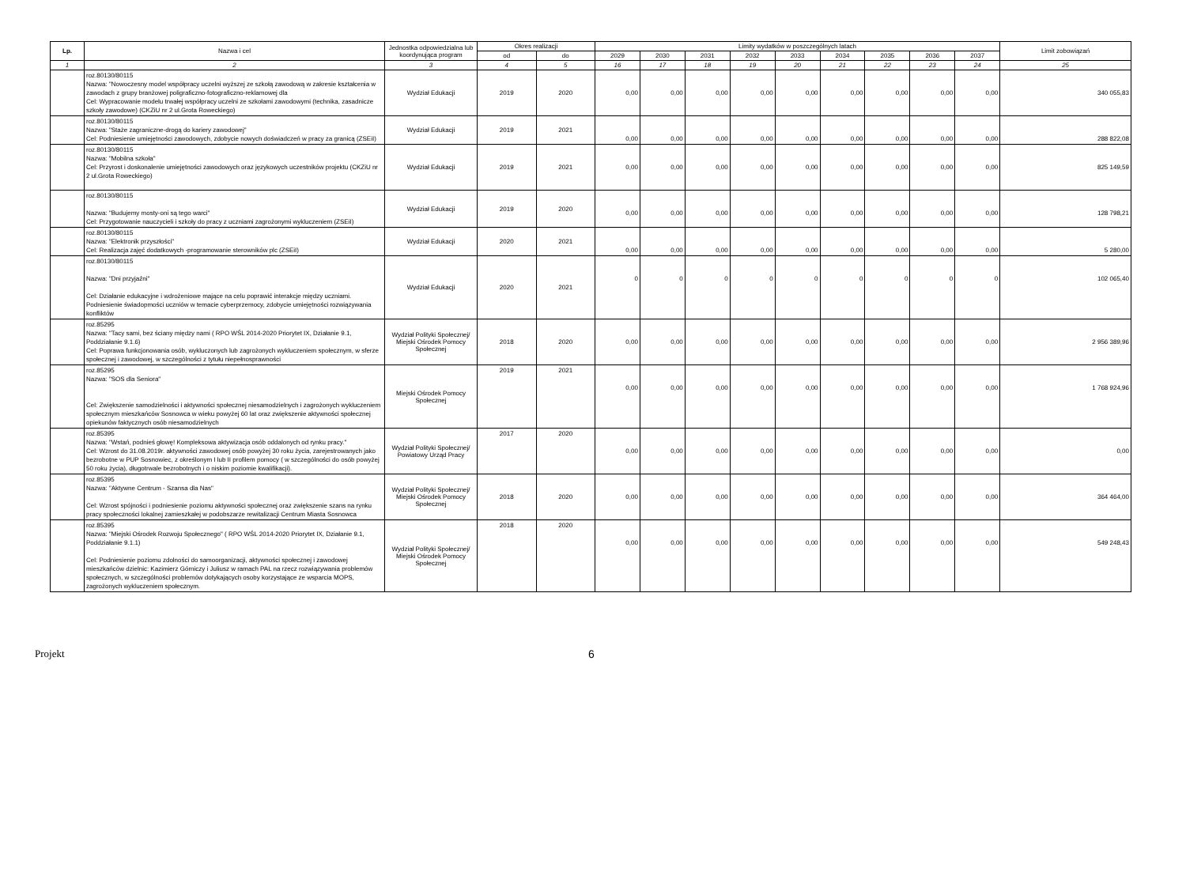| Lp. | Nazwa i cel | Jednostka odpowiedzialna lub koordynująca program | Okres realizacji | | Limity wydatków w poszczególnych latach | | | | | | | | | Limit zobowiązań |
| --- | --- | --- | --- | --- | --- | --- | --- | --- | --- | --- | --- | --- | --- | --- |
| | | | od | do | 2029 | 2030 | 2031 | 2032 | 2033 | 2034 | 2035 | 2036 | 2037 | |
| 1 | 2 | 3 | 4 | 5 | 16 | 17 | 18 | 19 | 20 | 21 | 22 | 23 | 24 | 25 |
| | roz.80130/80115 Nazwa: "Nowoczesny model współpracy uczelni wyższej ze szkołą zawodową w zakresie kształcenia w zawodach z grupy branżowej poligraficzno-fotograficzno-reklamowej dla Cel: Wypracowanie modelu trwałej współpracy uczelni ze szkołami zawodowymi (technika, zasadnicze szkoły zawodowe) (CKZiU nr 2 ul.Grota Roweckiego) | Wydział Edukacji | 2019 | 2020 | 0,00 | 0,00 | 0,00 | 0,00 | 0,00 | 0,00 | 0,00 | 0,00 | 0,00 | 340 055,83 |
| | roz.80130/80115 Nazwa: "Staże zagraniczne-drogą do kariery zawodowej" Cel: Podniesienie umiejętności zawodowych, zdobycie nowych doświadczeń w pracy za granicą (ZSEiI) | Wydział Edukacji | 2019 | 2021 | 0,00 | 0,00 | 0,00 | 0,00 | 0,00 | 0,00 | 0,00 | 0,00 | 0,00 | 288 822,08 |
| | roz.80130/80115 Nazwa: "Mobilna szkoła" Cel: Przyrost i doskonalenie umiejętności zawodowych oraz językowych uczestników projektu (CKZiU nr 2 ul.Grota Roweckiego) | Wydział Edukacji | 2019 | 2021 | 0,00 | 0,00 | 0,00 | 0,00 | 0,00 | 0,00 | 0,00 | 0,00 | 0,00 | 825 149,59 |
| | roz.80130/80115 Nazwa: "Budujemy mosty-oni są tego warci" Cel: Przygotowanie nauczycieli i szkoły do pracy z uczniami zagrożonymi wykluczeniem (ZSEiI) | Wydział Edukacji | 2019 | 2020 | 0,00 | 0,00 | 0,00 | 0,00 | 0,00 | 0,00 | 0,00 | 0,00 | 0,00 | 128 798,21 |
| | roz.80130/80115 Nazwa: "Elektronik przyszłości" Cel: Realizacja zajęć dodatkowych -programowanie sterowników plc (ZSEiI) | Wydział Edukacji | 2020 | 2021 | 0,00 | 0,00 | 0,00 | 0,00 | 0,00 | 0,00 | 0,00 | 0,00 | 0,00 | 5 280,00 |
| | roz.80130/80115 Nazwa: "Dni przyjaźni" Cel: Działanie edukacyjne i wdrożeniowe mające na celu poprawić interakcje między uczniami. Podniesienie świadopmości uczniów w temacie cyberprzemocy, zdobycie umiejętności rozwiązywania konfliktów | Wydział Edukacji | 2020 | 2021 | 0 | 0 | 0 | 0 | 0 | 0 | 0 | 0 | 0 | 102 065,40 |
| | roz.85295 Nazwa: "Tacy sami, bez ściany między nami ( RPO WŚL 2014-2020 Priorytet IX, Działanie 9.1, Poddziałanie 9.1.6) Cel: Poprawa funkcjonowania osób, wykluczonych lub zagrożonych wykluczeniem społecznym, w sferze społecznej i zawodowej, w szczególności z tytułu niepełnosprawności | Wydział Polityki Społecznej/ Miejski Ośrodek Pomocy Społecznej | 2018 | 2020 | 0,00 | 0,00 | 0,00 | 0,00 | 0,00 | 0,00 | 0,00 | 0,00 | 0,00 | 2 956 389,96 |
| | roz.85295 Nazwa: "SOS dla Seniora" Cel: Zwiększenie samodzielności i aktywności społecznej niesamodzielnych i zagrożonych wykluczeniem społecznym mieszkańców Sosnowca w wieku powyżej 60 lat oraz zwiększenie aktywności społecznej opiekunów faktycznych osób niesamodzielnych | Miejski Ośrodek Pomocy Społecznej | 2019 | 2021 | 0,00 | 0,00 | 0,00 | 0,00 | 0,00 | 0,00 | 0,00 | 0,00 | 0,00 | 1 768 924,96 |
| | roz.85395 Nazwa: "Wstań, podnieś głowę! Kompleksowa aktywizacja osób oddalonych od rynku pracy." Cel: Wzrost do 31.08.2019r. aktywności zawodowej osób powyżej 30 roku życia, zarejestrowanych jako bezrobotne w PUP Sosnowiec, z określonym I lub II profilem pomocy ( w szczególności do osób powyżej 50 roku życia), długotrwale bezrobotnych i o niskim poziomie kwalifikacji). | Wydział Polityki Społecznej/ Powiatowy Urząd Pracy | 2017 | 2020 | 0,00 | 0,00 | 0,00 | 0,00 | 0,00 | 0,00 | 0,00 | 0,00 | 0,00 | 0,00 |
| | roz.85395 Nazwa: "Aktywne Centrum - Szansa dla Nas" Cel: Wzrost spójności i podniesienie poziomu aktywności społecznej oraz zwiększenie szans na rynku pracy społeczności lokalnej zamieszkałej w podobszarze rewitalizacji Centrum Miasta Sosnowca | Wydział Polityki Społecznej/ Miejski Ośrodek Pomocy Społecznej | 2018 | 2020 | 0,00 | 0,00 | 0,00 | 0,00 | 0,00 | 0,00 | 0,00 | 0,00 | 0,00 | 364 464,00 |
| | roz.85395 Nazwa: "Miejski Ośrodek Rozwoju Społecznego" ( RPO WŚL 2014-2020 Priorytet IX, Działanie 9.1, Poddziałanie 9.1.1) Cel: Podniesienie poziomu zdolności do samoorganizacji, aktywności społecznej i zawodowej mieszkańców dzielnic: Kazimierz Górniczy i Juliusz w ramach PAL na rzecz rozwiązywania problemów społecznych, w szczególności problemów dotykających osoby korzystające ze wsparcia MOPS, zagrożonych wykluczeniem społecznym. | Wydział Polityki Społecznej/ Miejski Ośrodek Pomocy Społecznej | 2018 | 2020 | 0,00 | 0,00 | 0,00 | 0,00 | 0,00 | 0,00 | 0,00 | 0,00 | 0,00 | 549 248,43 |
Projekt 6